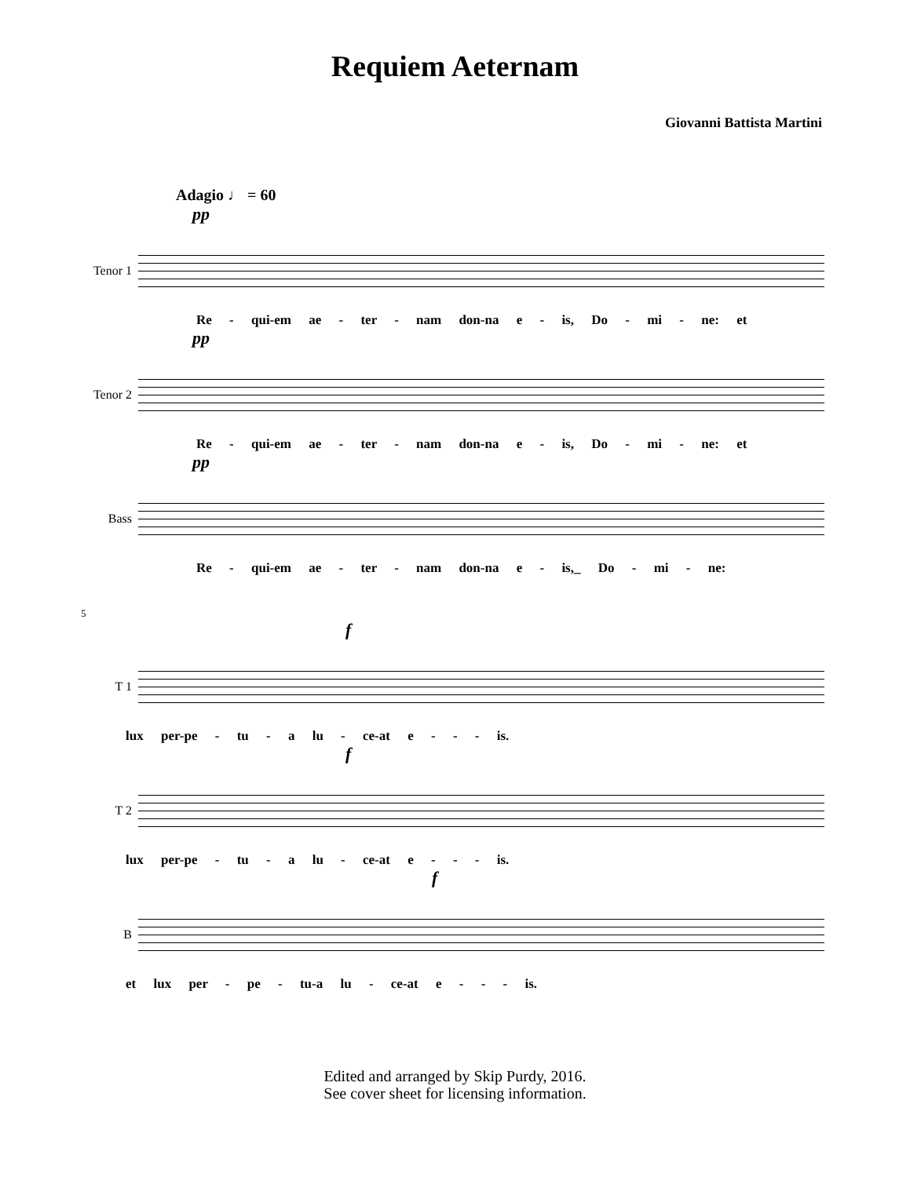Requiem Aeternam
Giovanni Battista Martini
Adagio ♩ = 60
pp
Tenor 1
Re - qui-em ae - ter - nam don-na e - is, Do - mi - ne: et
pp
Tenor 2
Re - qui-em ae - ter - nam don-na e - is, Do - mi - ne: et
pp
Bass
Re - qui-em ae - ter - nam don-na e - is,_ Do - mi - ne:
5
f
T 1
lux per-pe - tu - a lu - ce-at e - - - is.
f
T 2
lux per-pe - tu - a lu - ce-at e - - - is.
f
B
et lux per - pe - tu-a lu - ce-at e - - - is.
Edited and arranged by Skip Purdy, 2016.
See cover sheet for licensing information.